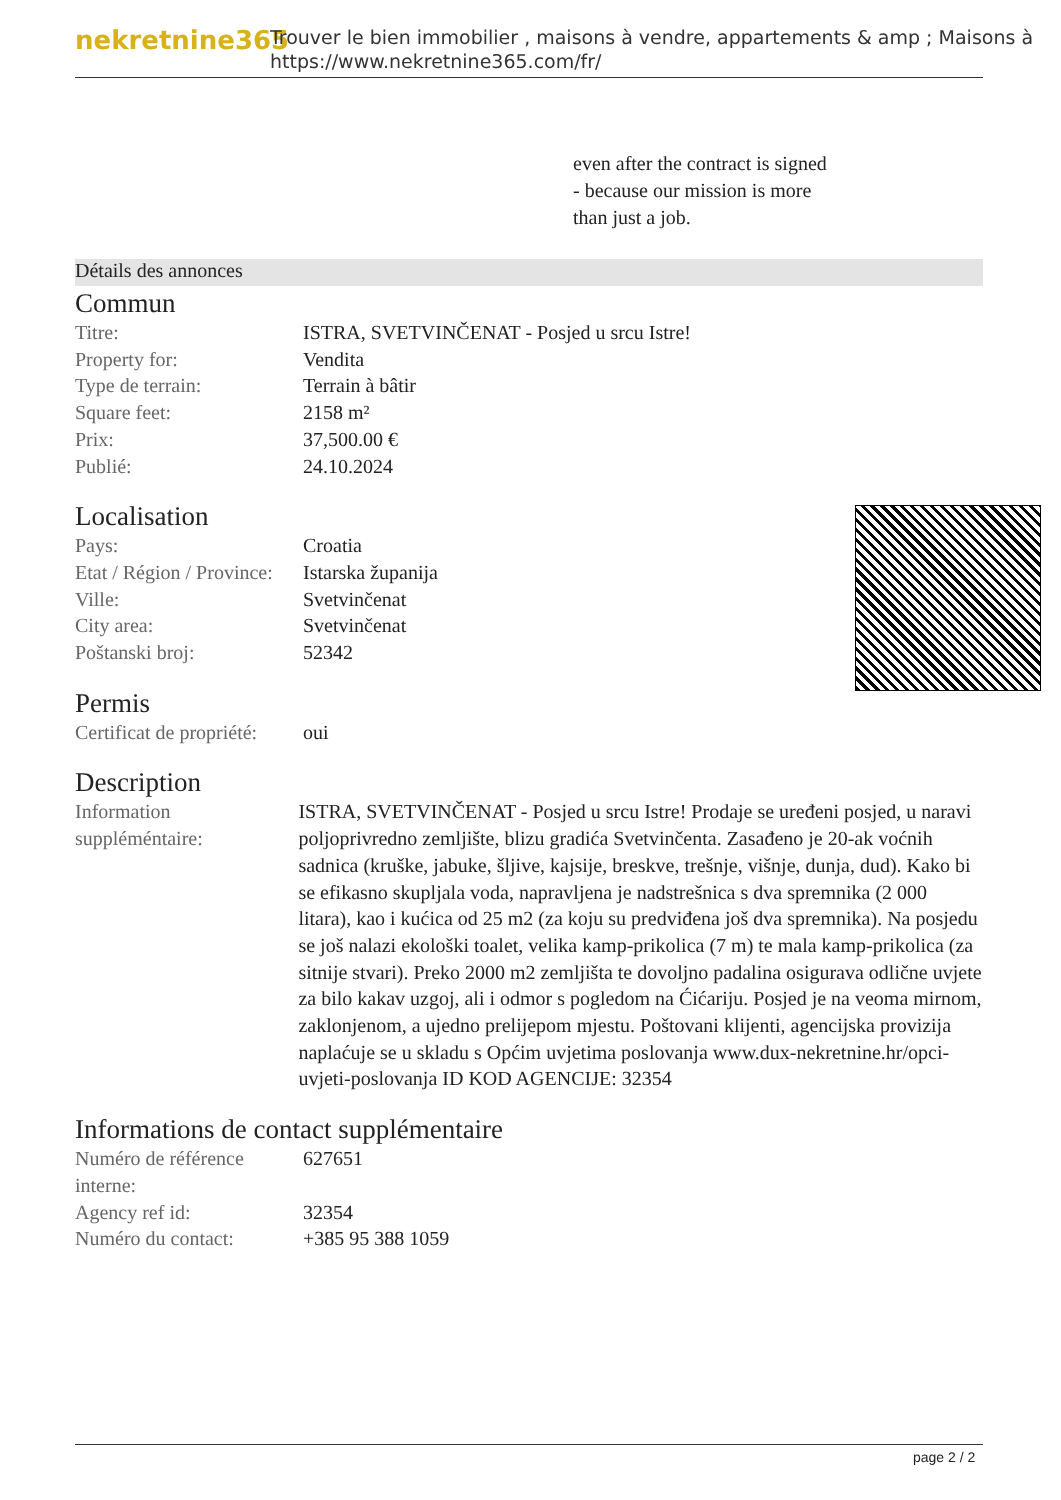nekretnine365
Trouver le bien immobilier , maisons à vendre, appartements & amp ; Maisons à
https://www.nekretnine365.com/fr/
even after the contract is signed
- because our mission is more
than just a job.
Détails des annonces
Commun
| Titre: | ISTRA, SVETVINČENAT - Posjed u srcu Istre! |
| Property for: | Vendita |
| Type de terrain: | Terrain à bâtir |
| Square feet: | 2158 m² |
| Prix: | 37,500.00 € |
| Publié: | 24.10.2024 |
Localisation
| Pays: | Croatia |
| Etat / Région / Province: | Istarska županija |
| Ville: | Svetvinčenat |
| City area: | Svetvinčenat |
| Poštanski broj: | 52342 |
Permis
| Certificat de propriété: | oui |
Description
| Information suppléméntaire: | ISTRA, SVETVINČENAT - Posjed u srcu Istre! Prodaje se uređeni posjed, u naravi poljoprivredno zemljište, blizu gradića Svetvinčenta. Zasađeno je 20-ak voćnih sadnica (kruške, jabuke, šljive, kajsije, breskve, trešnje, višnje, dunja, dud). Kako bi se efikasno skupljala voda, napravljena je nadstrešnica s dva spremnika (2 000 litara), kao i kućica od 25 m2 (za koju su predviđena još dva spremnika). Na posjedu se još nalazi ekološki toalet, velika kamp-prikolica (7 m) te mala kamp-prikolica (za sitnije stvari). Preko 2000 m2 zemljišta te dovoljno padalina osigurava odlične uvjete za bilo kakav uzgoj, ali i odmor s pogledom na Ćićariju. Posjed je na veoma mirnom, zaklonjenom, a ujedno prelijepom mjestu. Poštovani klijenti, agencijska provizija naplaćuje se u skladu s Općim uvjetima poslovanja www.dux-nekretnine.hr/opci-uvjeti-poslovanja ID KOD AGENCIJE: 32354 |
Informations de contact supplémentaire
| Numéro de référence interne: | 627651 |
| Agency ref id: | 32354 |
| Numéro du contact: | +385 95 388 1059 |
page 2 / 2